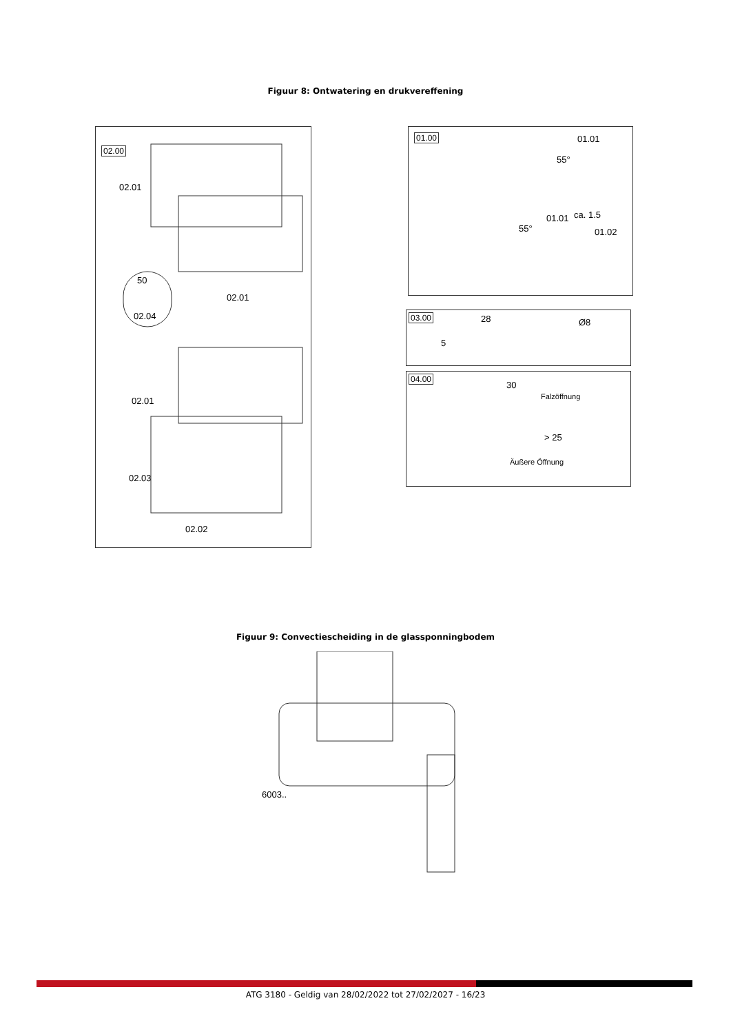Figuur 8: Ontwatering en drukvereffening
02.00
02.01
50
02.04
02.01
02.01
02.03
02.02
01.00
01.01
01.01 ca. 1.5
01.02
55°
55°
03.00 28
5
Ø8
04.00
30
Falzöffnung
> 25
Äußere Öffnung
Figuur 9: Convectiescheiding in de glassponningbodem
6003..
ATG 3180 - Geldig van 28/02/2022 tot 27/02/2027 - 16/23